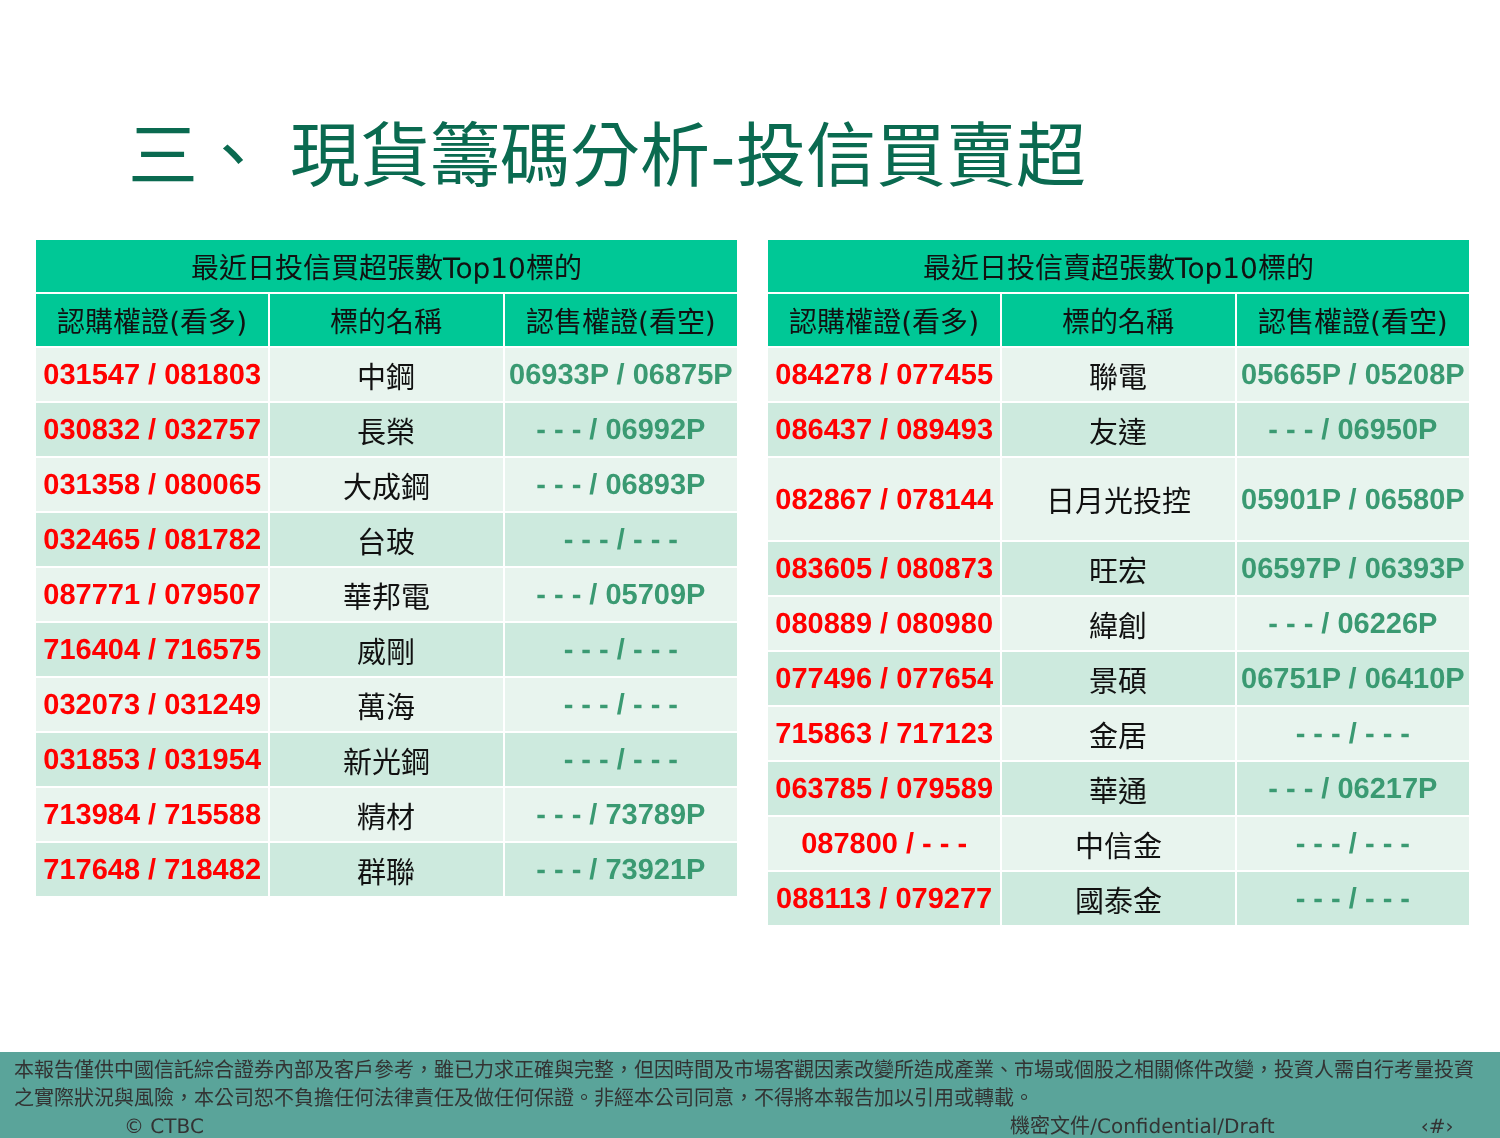三、 現貨籌碼分析-投信買賣超
| 最近日投信買超張數Top10標的 | | |
| --- | --- | --- |
| 認購權證(看多) | 標的名稱 | 認售權證(看空) |
| 031547 / 081803 | 中鋼 | 06933P / 06875P |
| 030832 / 032757 | 長榮 | - - - / 06992P |
| 031358 / 080065 | 大成鋼 | - - - / 06893P |
| 032465 / 081782 | 台玻 | - - - / - - - |
| 087771 / 079507 | 華邦電 | - - - / 05709P |
| 716404 / 716575 | 威剛 | - - - / - - - |
| 032073 / 031249 | 萬海 | - - - / - - - |
| 031853 / 031954 | 新光鋼 | - - - / - - - |
| 713984 / 715588 | 精材 | - - - / 73789P |
| 717648 / 718482 | 群聯 | - - - / 73921P |
| 最近日投信賣超張數Top10標的 | | |
| --- | --- | --- |
| 認購權證(看多) | 標的名稱 | 認售權證(看空) |
| 084278 / 077455 | 聯電 | 05665P / 05208P |
| 086437 / 089493 | 友達 | - - - / 06950P |
| 082867 / 078144 | 日月光投控 | 05901P / 06580P |
| 083605 / 080873 | 旺宏 | 06597P / 06393P |
| 080889 / 080980 | 緯創 | - - - / 06226P |
| 077496 / 077654 | 景碩 | 06751P / 06410P |
| 715863 / 717123 | 金居 | - - - / - - - |
| 063785 / 079589 | 華通 | - - - / 06217P |
| 087800 / - - - | 中信金 | - - - / - - - |
| 088113 / 079277 | 國泰金 | - - - / - - - |
本報告僅供中國信託綜合證券內部及客戶參考，雖已力求正確與完整，但因時間及市場客觀因素改變所造成產業、市場或個股之相關條件改變，投資人需自行考量投資之實際狀況與風險，本公司恕不負擔任何法律責任及做任何保證。非經本公司同意，不得將本報告加以引用或轉載。
© CTBC 機密文件/Confidential/Draft ‹#›